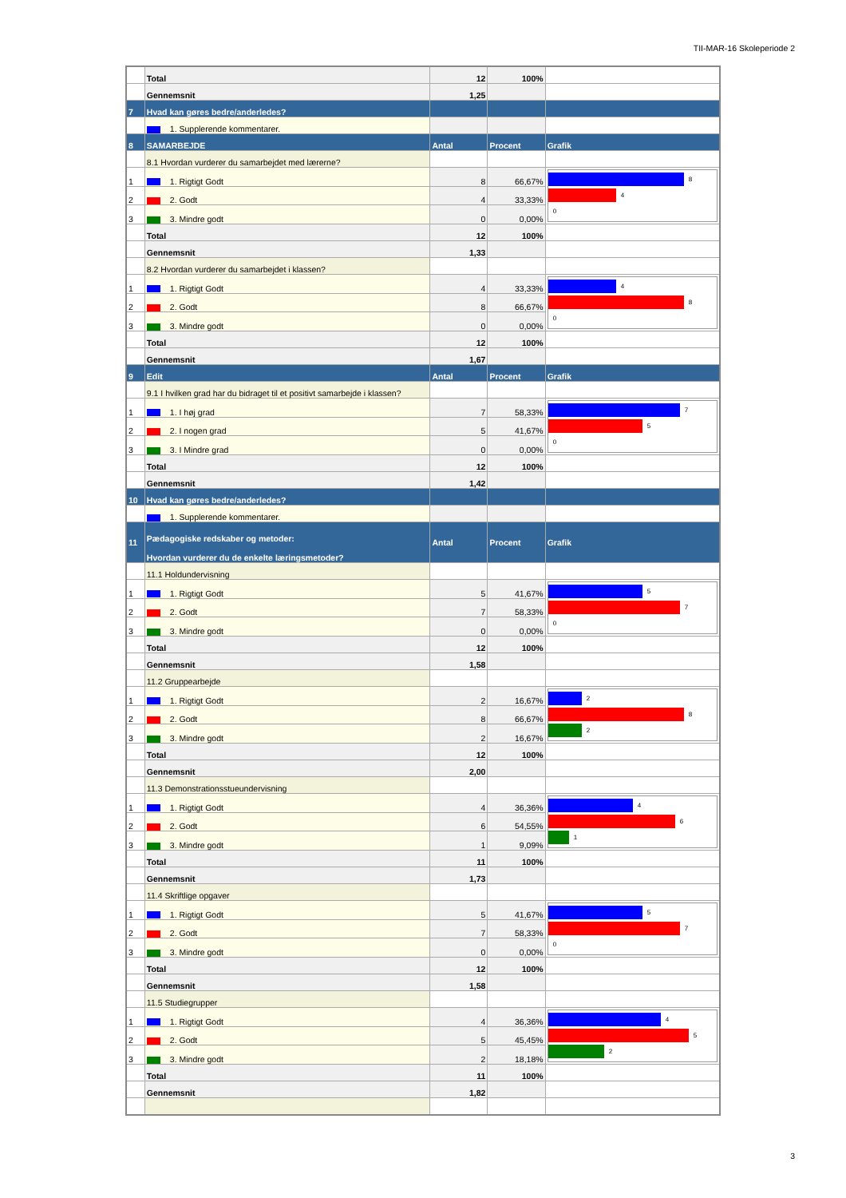TII-MAR-16 Skoleperiode 2
| | Total | 12 | 100% | |
| | Gennemsnit | 1,25 | | |
| 7 | Hvad kan gøres bedre/anderledes? | | | |
| | 1. Supplerende kommentarer. | | | |
| 8 | SAMARBEJDE | Antal | Procent | Grafik |
| | 8.1 Hvordan vurderer du samarbejdet med lærerne? | | | |
| 1 | 1. Rigtigt Godt | 8 | 66,67% | 8 4 0 |
| 2 | 2. Godt | 4 | 33,33% | |
| 3 | 3. Mindre godt | 0 | 0,00% | |
| | Total | 12 | 100% | |
| | Gennemsnit | 1,33 | | |
| | 8.2 Hvordan vurderer du samarbejdet i klassen? | | | |
| 1 | 1. Rigtigt Godt | 4 | 33,33% | 4 8 0 |
| 2 | 2. Godt | 8 | 66,67% | |
| 3 | 3. Mindre godt | 0 | 0,00% | |
| | Total | 12 | 100% | |
| | Gennemsnit | 1,67 | | |
| 9 | Edit | Antal | Procent | Grafik |
| | 9.1 I hvilken grad har du bidraget til et positivt samarbejde i klassen? | | | |
| 1 | 1. I høj grad | 7 | 58,33% | 7 5 0 |
| 2 | 2. I nogen grad | 5 | 41,67% | |
| 3 | 3. I Mindre grad | 0 | 0,00% | |
| | Total | 12 | 100% | |
| | Gennemsnit | 1,42 | | |
| 10 | Hvad kan gøres bedre/anderledes? | | | |
| | 1. Supplerende kommentarer. | | | |
| 11 | Pædagogiske redskaber og metoder: Hvordan vurderer du de enkelte læringsmetoder? | Antal | Procent | Grafik |
| | 11.1 Holdundervisning | | | |
| 1 | 1. Rigtigt Godt | 5 | 41,67% | 5 7 0 |
| 2 | 2. Godt | 7 | 58,33% | |
| 3 | 3. Mindre godt | 0 | 0,00% | |
| | Total | 12 | 100% | |
| | Gennemsnit | 1,58 | | |
| | 11.2 Gruppearbejde | | | |
| 1 | 1. Rigtigt Godt | 2 | 16,67% | 2 8 2 |
| 2 | 2. Godt | 8 | 66,67% | |
| 3 | 3. Mindre godt | 2 | 16,67% | |
| | Total | 12 | 100% | |
| | Gennemsnit | 2,00 | | |
| | 11.3 Demonstrationsstueundervisning | | | |
| 1 | 1. Rigtigt Godt | 4 | 36,36% | 4 6 1 |
| 2 | 2. Godt | 6 | 54,55% | |
| 3 | 3. Mindre godt | 1 | 9,09% | |
| | Total | 11 | 100% | |
| | Gennemsnit | 1,73 | | |
| | 11.4 Skriftlige opgaver | | | |
| 1 | 1. Rigtigt Godt | 5 | 41,67% | 5 7 0 |
| 2 | 2. Godt | 7 | 58,33% | |
| 3 | 3. Mindre godt | 0 | 0,00% | |
| | Total | 12 | 100% | |
| | Gennemsnit | 1,58 | | |
| | 11.5 Studiegrupper | | | |
| 1 | 1. Rigtigt Godt | 4 | 36,36% | 4 5 2 |
| 2 | 2. Godt | 5 | 45,45% | |
| 3 | 3. Mindre godt | 2 | 18,18% | |
| | Total | 11 | 100% | |
| | Gennemsnit | 1,82 | | |
3